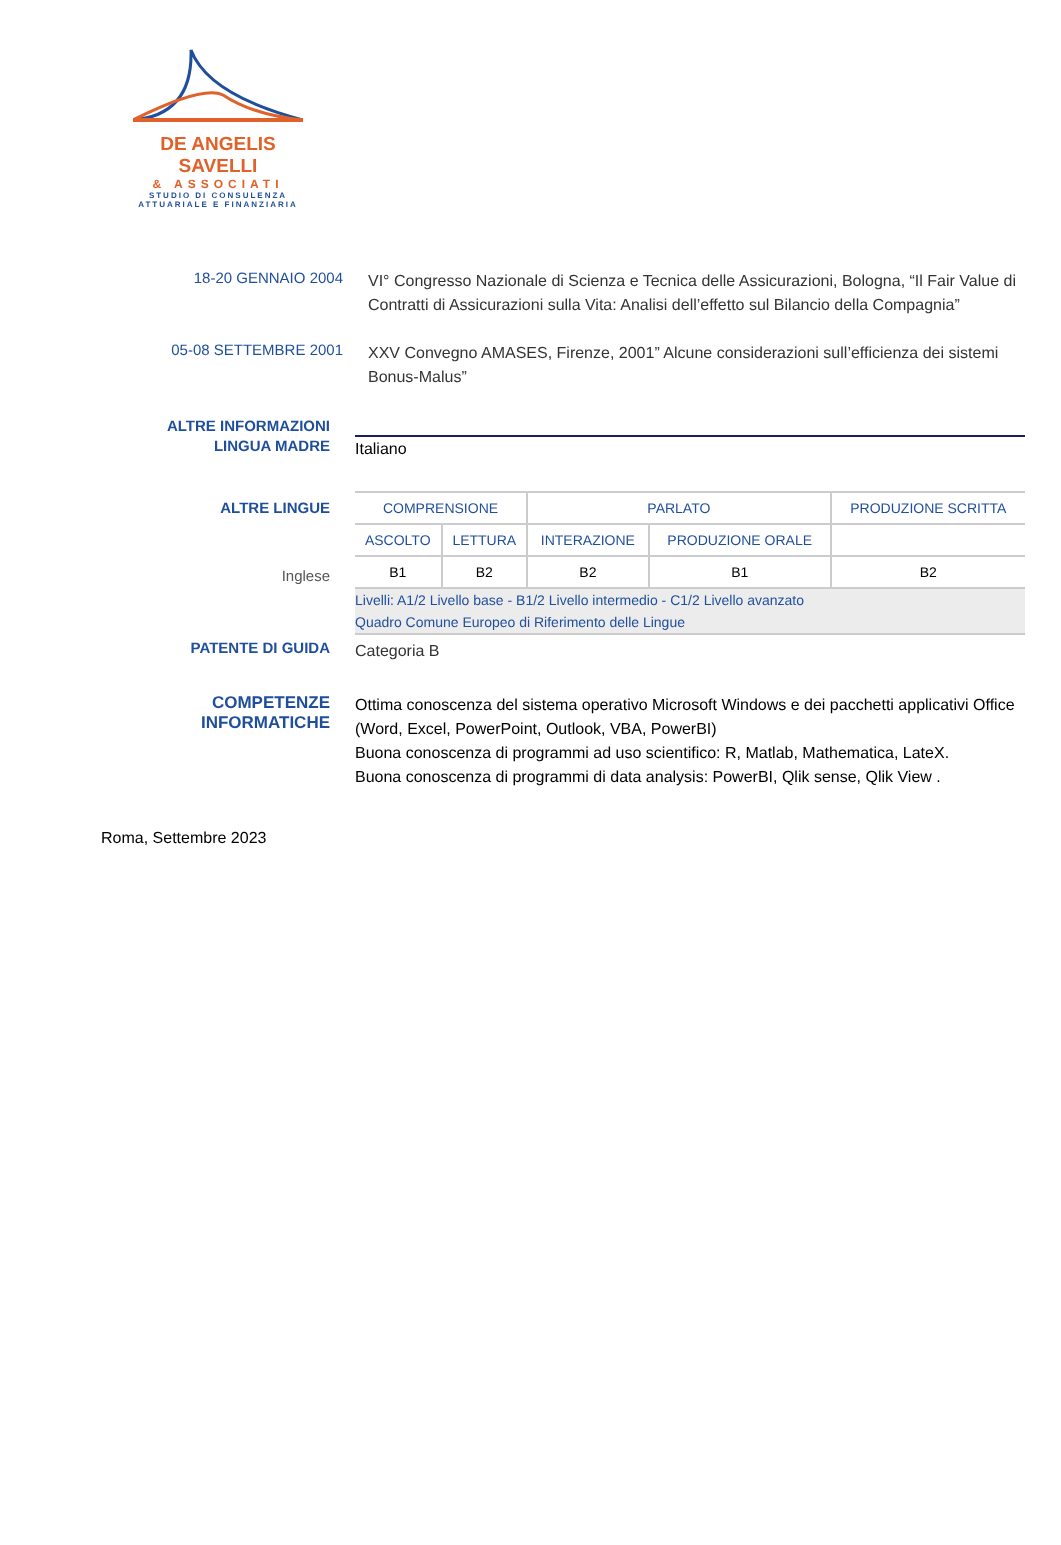DE ANGELIS SAVELLI
& ASSOCIATI
STUDIO DI CONSULENZA
ATTUARIALE E FINANZIARIA
18-20 GENNAIO 2004
VI° Congresso Nazionale di Scienza e Tecnica delle Assicurazioni, Bologna, “Il Fair Value di Contratti di Assicurazioni sulla Vita: Analisi dell’effetto sul Bilancio della Compagnia”
05-08 SETTEMBRE 2001
XXV Convegno AMASES, Firenze, 2001” Alcune considerazioni sull’efficienza dei sistemi Bonus-Malus”
ALTRE INFORMAZIONI
LINGUA MADRE
Italiano
ALTRE LINGUE
Inglese
| COMPRENSIONE | | PARLATO | | PRODUZIONE SCRITTA |
| --- | --- | --- | --- | --- |
| ASCOLTO | LETTURA | INTERAZIONE | PRODUZIONE ORALE | |
| B1 | B2 | B2 | B1 | B2 |
Livelli: A1/2 Livello base - B1/2 Livello intermedio - C1/2 Livello avanzato
Quadro Comune Europeo di Riferimento delle Lingue
PATENTE DI GUIDA
Categoria B
COMPETENZE INFORMATICHE
Ottima conoscenza del sistema operativo Microsoft Windows e dei pacchetti applicativi Office (Word, Excel, PowerPoint, Outlook, VBA, PowerBI)
Buona conoscenza di programmi ad uso scientifico: R, Matlab, Mathematica, LateX.
Buona conoscenza di programmi di data analysis: PowerBI, Qlik sense, Qlik View .
Roma, Settembre 2023